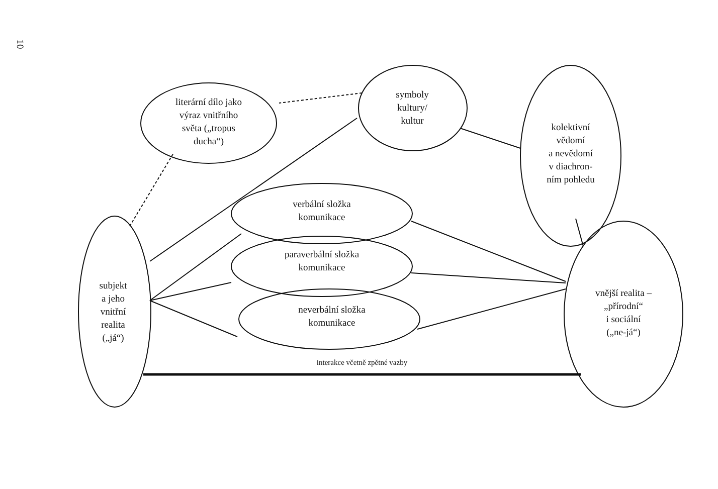10
literární dílo jako
výraz vnitřního
světa („tropus
ducha“)
symboly
kultury/
kultur
kolektivní
vědomí
a nevědomí
v diachron-
ním pohledu
verbální složka
komunikace
paraverbální složka
komunikace
neverbální složka
komunikace
subjekt
a jeho
vnitřní
realita
(„já“)
vnější realita –
„přírodní“
i sociální
(„ne-já“)
interakce včetně zpětné vazby